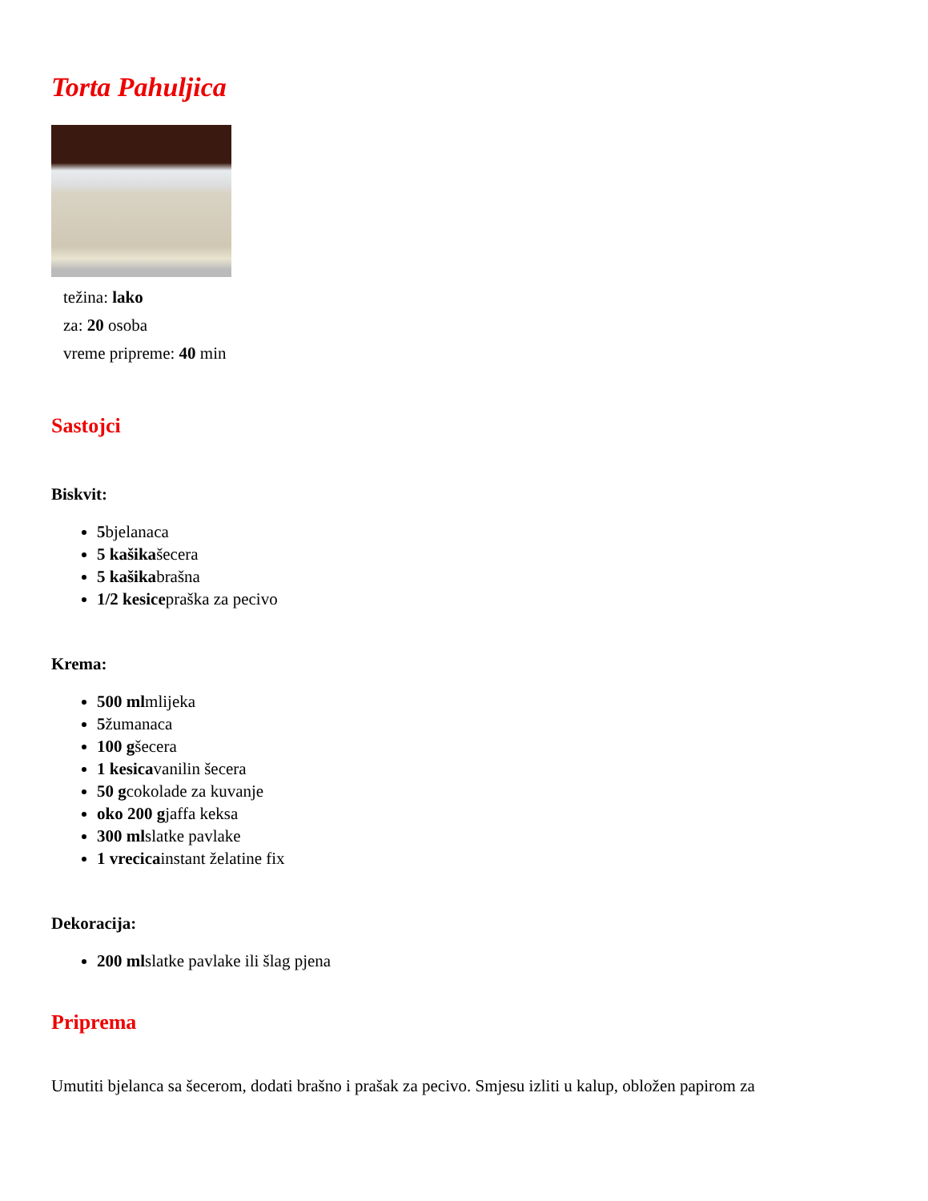Torta Pahuljica
težina: lako
za: 20 osoba
vreme pripreme: 40 min
Sastojci
Biskvit:
5bjelanaca
5 kašikašecera
5 kašikabrašna
1/2 kesicepraška za pecivo
Krema:
500 mlmlijeka
5žumanaca
100 gšecera
1 kesicavanilin šecera
50 gcokolade za kuvanje
oko 200 gjaffa keksa
300 mlslatke pavlake
1 vrecicainstant želatine fix
Dekoracija:
200 mlslatke pavlake ili šlag pjena
Priprema
Umutiti bjelanca sa šecerom, dodati brašno i prašak za pecivo. Smjesu izliti u kalup, obložen papirom za